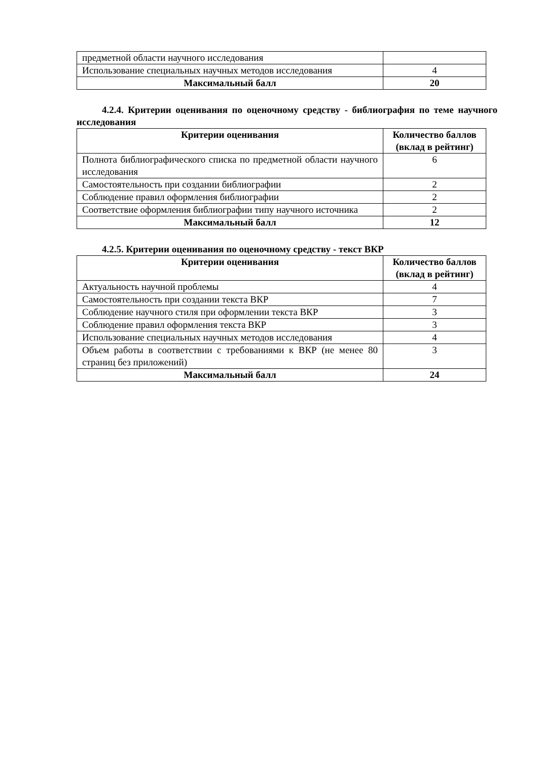| предметной области научного исследования | |
| Использование специальных научных методов исследования | 4 |
| Максимальный балл | 20 |
4.2.4. Критерии оценивания по оценочному средству - библиография по теме научного исследования
| Критерии оценивания | Количество баллов (вклад в рейтинг) |
| --- | --- |
| Полнота библиографического списка по предметной области научного исследования | 6 |
| Самостоятельность при создании библиографии | 2 |
| Соблюдение правил оформления библиографии | 2 |
| Соответствие оформления библиографии типу научного источника | 2 |
| Максимальный балл | 12 |
4.2.5. Критерии оценивания по оценочному средству - текст ВКР
| Критерии оценивания | Количество баллов (вклад в рейтинг) |
| --- | --- |
| Актуальность научной проблемы | 4 |
| Самостоятельность при создании текста ВКР | 7 |
| Соблюдение научного стиля при оформлении текста ВКР | 3 |
| Соблюдение правил оформления текста ВКР | 3 |
| Использование специальных научных методов исследования | 4 |
| Объем работы в соответствии с требованиями к ВКР (не менее 80 страниц без приложений) | 3 |
| Максимальный балл | 24 |